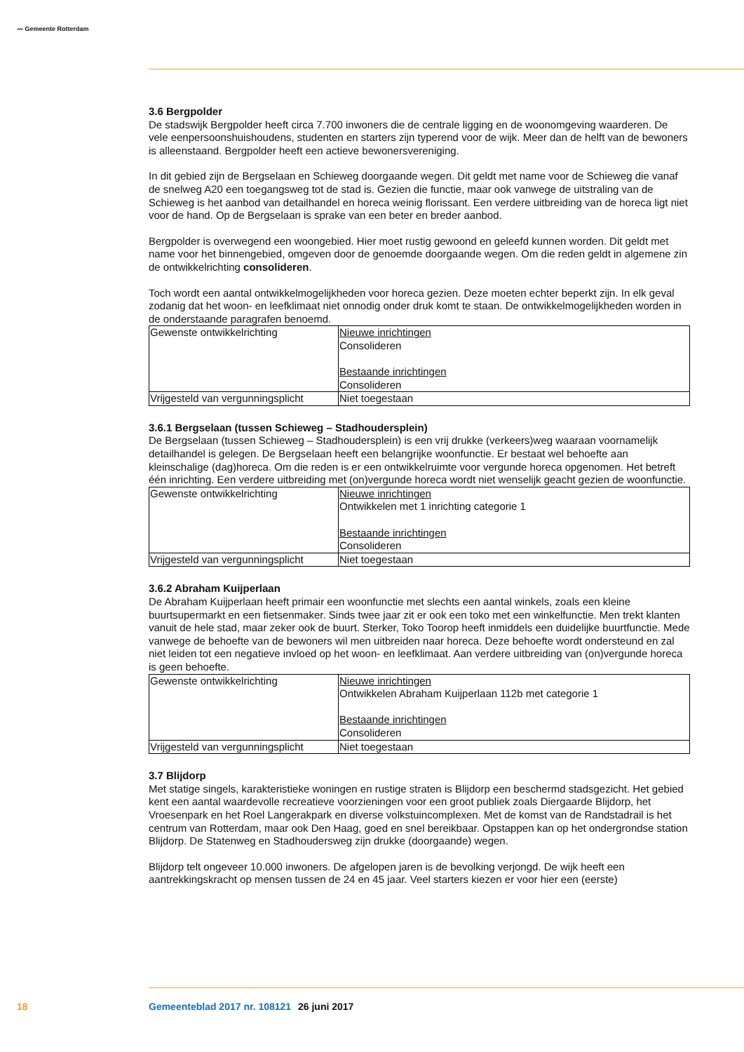〰 Gemeente Rotterdam
3.6 Bergpolder
De stadswijk Bergpolder heeft circa 7.700 inwoners die de centrale ligging en de woonomgeving waarderen. De vele eenpersoonshuishoudens, studenten en starters zijn typerend voor de wijk. Meer dan de helft van de bewoners is alleenstaand. Bergpolder heeft een actieve bewonersvereniging.
In dit gebied zijn de Bergselaan en Schieweg doorgaande wegen. Dit geldt met name voor de Schieweg die vanaf de snelweg A20 een toegangsweg tot de stad is. Gezien die functie, maar ook vanwege de uitstraling van de Schieweg is het aanbod van detailhandel en horeca weinig florissant. Een verdere uitbreiding van de horeca ligt niet voor de hand. Op de Bergselaan is sprake van een beter en breder aanbod.
Bergpolder is overwegend een woongebied. Hier moet rustig gewoond en geleefd kunnen worden. Dit geldt met name voor het binnengebied, omgeven door de genoemde doorgaande wegen. Om die reden geldt in algemene zin de ontwikkelrichting consolideren.
Toch wordt een aantal ontwikkelmogelijkheden voor horeca gezien. Deze moeten echter beperkt zijn. In elk geval zodanig dat het woon- en leefklimaat niet onnodig onder druk komt te staan. De ontwikkel­mogelijkheden worden in de onderstaande paragrafen benoemd.
| Gewenste ontwikkelrichting | Nieuwe inrichtingen Consolideren Bestaande inrichtingen Consolideren |
| Vrijgesteld van vergunningsplicht | Niet toegestaan |
3.6.1 Bergselaan (tussen Schieweg – Stadhoudersplein)
De Bergselaan (tussen Schieweg – Stadhoudersplein) is een vrij drukke (verkeers)weg waaraan voorna­melijk detailhandel is gelegen. De Bergselaan heeft een belangrijke woonfunctie. Er bestaat wel behoefte aan kleinschalige (dag)horeca. Om die reden is er een ontwikkelruimte voor vergunde horeca opgenomen. Het betreft één inrichting. Een verdere uitbreiding met (on)vergunde horeca wordt niet wenselijk geacht gezien de woonfunctie.
| Gewenste ontwikkelrichting | Nieuwe inrichtingen Ontwikkelen met 1 inrichting categorie 1 Bestaande inrichtingen Consolideren |
| Vrijgesteld van vergunningsplicht | Niet toegestaan |
3.6.2 Abraham Kuijperlaan
De Abraham Kuijperlaan heeft primair een woonfunctie met slechts een aantal winkels, zoals een kleine buurtsupermarkt en een fietsenmaker. Sinds twee jaar zit er ook een toko met een winkelfunctie. Men trekt klanten vanuit de hele stad, maar zeker ook de buurt. Sterker, Toko Toorop heeft inmiddels een duidelijke buurtfunctie. Mede vanwege de behoefte van de bewoners wil men uitbreiden naar horeca. Deze behoefte wordt ondersteund en zal niet leiden tot een negatieve invloed op het woon- en leefklimaat. Aan verdere uitbreiding van (on)vergunde horeca is geen behoefte.
| Gewenste ontwikkelrichting | Nieuwe inrichtingen Ontwikkelen Abraham Kuijperlaan 112b met categorie 1 Bestaande inrichtingen Consolideren |
| Vrijgesteld van vergunningsplicht | Niet toegestaan |
3.7 Blijdorp
Met statige singels, karakteristieke woningen en rustige straten is Blijdorp een beschermd stadsgezicht. Het gebied kent een aantal waardevolle recreatieve voorzieningen voor een groot publiek zoals Dier­gaarde Blijdorp, het Vroesenpark en het Roel Langerakpark en diverse volkstuincomplexen. Met de komst van de Randstadrail is het centrum van Rotterdam, maar ook Den Haag, goed en snel bereikbaar. Opstappen kan op het ondergrondse station Blijdorp. De Statenweg en Stadhoudersweg zijn drukke (doorgaande) wegen.
Blijdorp telt ongeveer 10.000 inwoners. De afgelopen jaren is de bevolking verjongd. De wijk heeft een aantrekkingskracht op mensen tussen de 24 en 45 jaar. Veel starters kiezen er voor hier een (eerste)
18 Gemeenteblad 2017 nr. 108121 26 juni 2017